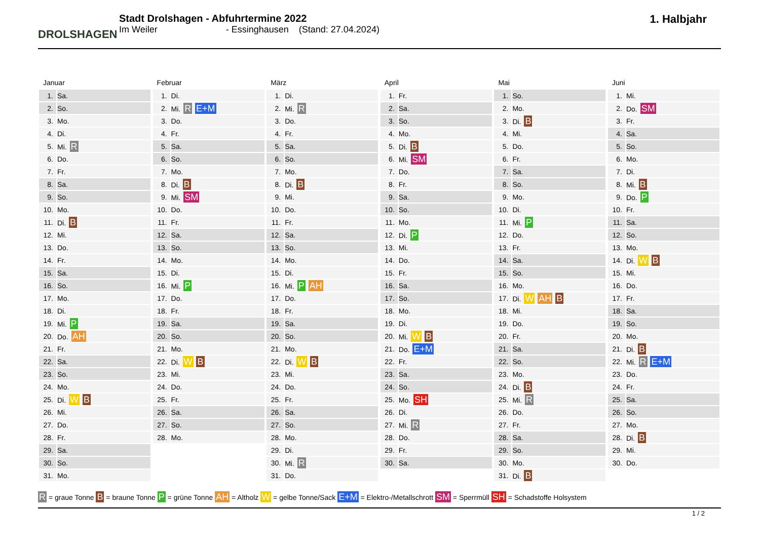DROLSHAGEN
Stadt Drolshagen - Abfuhrtermine 2022
Im Weiler - Essinghausen (Stand: 27.04.2024)
1. Halbjahr
Januar
| 1. | Sa. |
| 2. | So. |
| 3. | Mo. |
| 4. | Di. |
| 5. | Mi. R |
| 6. | Do. |
| 7. | Fr. |
| 8. | Sa. |
| 9. | So. |
| 10. | Mo. |
| 11. | Di. B |
| 12. | Mi. |
| 13. | Do. |
| 14. | Fr. |
| 15. | Sa. |
| 16. | So. |
| 17. | Mo. |
| 18. | Di. |
| 19. | Mi. P |
| 20. | Do. AH |
| 21. | Fr. |
| 22. | Sa. |
| 23. | So. |
| 24. | Mo. |
| 25. | Di. W B |
| 26. | Mi. |
| 27. | Do. |
| 28. | Fr. |
| 29. | Sa. |
| 30. | So. |
| 31. | Mo. |
Februar
| 1. | Di. |
| 2. | Mi. R E+M |
| 3. | Do. |
| 4. | Fr. |
| 5. | Sa. |
| 6. | So. |
| 7. | Mo. |
| 8. | Di. B |
| 9. | Mi. SM |
| 10. | Do. |
| 11. | Fr. |
| 12. | Sa. |
| 13. | So. |
| 14. | Mo. |
| 15. | Di. |
| 16. | Mi. P |
| 17. | Do. |
| 18. | Fr. |
| 19. | Sa. |
| 20. | So. |
| 21. | Mo. |
| 22. | Di. W B |
| 23. | Mi. |
| 24. | Do. |
| 25. | Fr. |
| 26. | Sa. |
| 27. | So. |
| 28. | Mo. |
März
| 1. | Di. |
| 2. | Mi. R |
| 3. | Do. |
| 4. | Fr. |
| 5. | Sa. |
| 6. | So. |
| 7. | Mo. |
| 8. | Di. B |
| 9. | Mi. |
| 10. | Do. |
| 11. | Fr. |
| 12. | Sa. |
| 13. | So. |
| 14. | Mo. |
| 15. | Di. |
| 16. | Mi. P AH |
| 17. | Do. |
| 18. | Fr. |
| 19. | Sa. |
| 20. | So. |
| 21. | Mo. |
| 22. | Di. W B |
| 23. | Mi. |
| 24. | Do. |
| 25. | Fr. |
| 26. | Sa. |
| 27. | So. |
| 28. | Mo. |
| 29. | Di. |
| 30. | Mi. R |
| 31. | Do. |
April
| 1. | Fr. |
| 2. | Sa. |
| 3. | So. |
| 4. | Mo. |
| 5. | Di. B |
| 6. | Mi. SM |
| 7. | Do. |
| 8. | Fr. |
| 9. | Sa. |
| 10. | So. |
| 11. | Mo. |
| 12. | Di. P |
| 13. | Mi. |
| 14. | Do. |
| 15. | Fr. |
| 16. | Sa. |
| 17. | So. |
| 18. | Mo. |
| 19. | Di. |
| 20. | Mi. W B |
| 21. | Do. E+M |
| 22. | Fr. |
| 23. | Sa. |
| 24. | So. |
| 25. | Mo. SH |
| 26. | Di. |
| 27. | Mi. R |
| 28. | Do. |
| 29. | Fr. |
| 30. | Sa. |
Mai
| 1. | So. |
| 2. | Mo. |
| 3. | Di. B |
| 4. | Mi. |
| 5. | Do. |
| 6. | Fr. |
| 7. | Sa. |
| 8. | So. |
| 9. | Mo. |
| 10. | Di. |
| 11. | Mi. P |
| 12. | Do. |
| 13. | Fr. |
| 14. | Sa. |
| 15. | So. |
| 16. | Mo. |
| 17. | Di. W AH B |
| 18. | Mi. |
| 19. | Do. |
| 20. | Fr. |
| 21. | Sa. |
| 22. | So. |
| 23. | Mo. |
| 24. | Di. B |
| 25. | Mi. R |
| 26. | Do. |
| 27. | Fr. |
| 28. | Sa. |
| 29. | So. |
| 30. | Mo. |
| 31. | Di. B |
Juni
| 1. | Mi. |
| 2. | Do. SM |
| 3. | Fr. |
| 4. | Sa. |
| 5. | So. |
| 6. | Mo. |
| 7. | Di. |
| 8. | Mi. B |
| 9. | Do. P |
| 10. | Fr. |
| 11. | Sa. |
| 12. | So. |
| 13. | Mo. |
| 14. | Di. W B |
| 15. | Mi. |
| 16. | Do. |
| 17. | Fr. |
| 18. | Sa. |
| 19. | So. |
| 20. | Mo. |
| 21. | Di. B |
| 22. | Mi. R E+M |
| 23. | Do. |
| 24. | Fr. |
| 25. | Sa. |
| 26. | So. |
| 27. | Mo. |
| 28. | Di. B |
| 29. | Mi. |
| 30. | Do. |
R = graue Tonne B = braune Tonne P = grüne Tonne AH = Altholz W = gelbe Tonne/Sack E+M = Elektro-/Metallschrott SM = Sperrmüll SH = Schadstoffe Holsystem
1 / 2